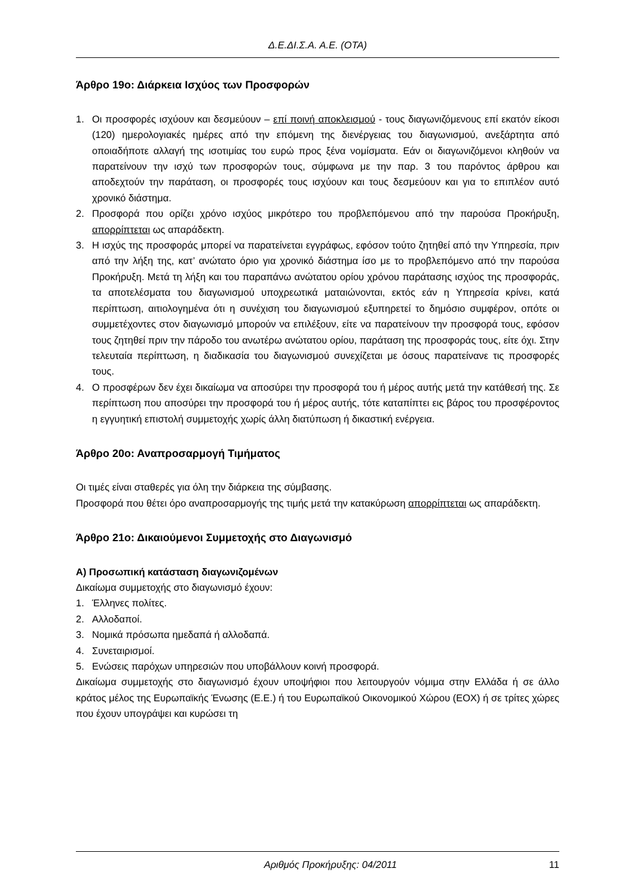Δ.Ε.ΔΙ.Σ.Α. Α.Ε. (ΟΤΑ)
Άρθρο 19ο: Διάρκεια Ισχύος των Προσφορών
1. Οι προσφορές ισχύουν και δεσμεύουν – επί ποινή αποκλεισμού - τους διαγωνιζόμενους επί εκατόν είκοσι (120) ημερολογιακές ημέρες από την επόμενη της διενέργειας του διαγωνισμού, ανεξάρτητα από οποιαδήποτε αλλαγή της ισοτιμίας του ευρώ προς ξένα νομίσματα. Εάν οι διαγωνιζόμενοι κληθούν να παρατείνουν την ισχύ των προσφορών τους, σύμφωνα με την παρ. 3 του παρόντος άρθρου και αποδεχτούν την παράταση, οι προσφορές τους ισχύουν και τους δεσμεύουν και για το επιπλέον αυτό χρονικό διάστημα.
2. Προσφορά που ορίζει χρόνο ισχύος μικρότερο του προβλεπόμενου από την παρούσα Προκήρυξη, απορρίπτεται ως απαράδεκτη.
3. Η ισχύς της προσφοράς μπορεί να παρατείνεται εγγράφως, εφόσον τούτο ζητηθεί από την Υπηρεσία, πριν από την λήξη της, κατ’ ανώτατο όριο για χρονικό διάστημα ίσο με το προβλεπόμενο από την παρούσα Προκήρυξη. Μετά τη λήξη και του παραπάνω ανώτατου ορίου χρόνου παράτασης ισχύος της προσφοράς, τα αποτελέσματα του διαγωνισμού υποχρεωτικά ματαιώνονται, εκτός εάν η Υπηρεσία κρίνει, κατά περίπτωση, αιτιολογημένα ότι η συνέχιση του διαγωνισμού εξυπηρετεί το δημόσιο συμφέρον, οπότε οι συμμετέχοντες στον διαγωνισμό μπορούν να επιλέξουν, είτε να παρατείνουν την προσφορά τους, εφόσον τους ζητηθεί πριν την πάροδο του ανωτέρω ανώτατου ορίου, παράταση της προσφοράς τους, είτε όχι. Στην τελευταία περίπτωση, η διαδικασία του διαγωνισμού συνεχίζεται με όσους παρατείνανε τις προσφορές τους.
4. Ο προσφέρων δεν έχει δικαίωμα να αποσύρει την προσφορά του ή μέρος αυτής μετά την κατάθεσή της. Σε περίπτωση που αποσύρει την προσφορά του ή μέρος αυτής, τότε καταπίπτει εις βάρος του προσφέροντος η εγγυητική επιστολή συμμετοχής χωρίς άλλη διατύπωση ή δικαστική ενέργεια.
Άρθρο 20ο: Αναπροσαρμογή Τιμήματος
Οι τιμές είναι σταθερές για όλη την διάρκεια της σύμβασης.
Προσφορά που θέτει όρο αναπροσαρμογής της τιμής μετά την κατακύρωση απορρίπτεται ως απαράδεκτη.
Άρθρο 21ο: Δικαιούμενοι Συμμετοχής στο Διαγωνισμό
Α) Προσωπική κατάσταση διαγωνιζομένων
Δικαίωμα συμμετοχής στο διαγωνισμό έχουν:
1. Έλληνες πολίτες.
2. Αλλοδαποί.
3. Νομικά πρόσωπα ημεδαπά ή αλλοδαπά.
4. Συνεταιρισμοί.
5. Ενώσεις παρόχων υπηρεσιών που υποβάλλουν κοινή προσφορά.
Δικαίωμα συμμετοχής στο διαγωνισμό έχουν υποψήφιοι που λειτουργούν νόμιμα στην Ελλάδα ή σε άλλο κράτος μέλος της Ευρωπαϊκής Ένωσης (Ε.Ε.) ή του Ευρωπαϊκού Οικονομικού Χώρου (ΕΟΧ) ή σε τρίτες χώρες που έχουν υπογράψει και κυρώσει τη
Αριθμός Προκήρυξης: 04/2011 11